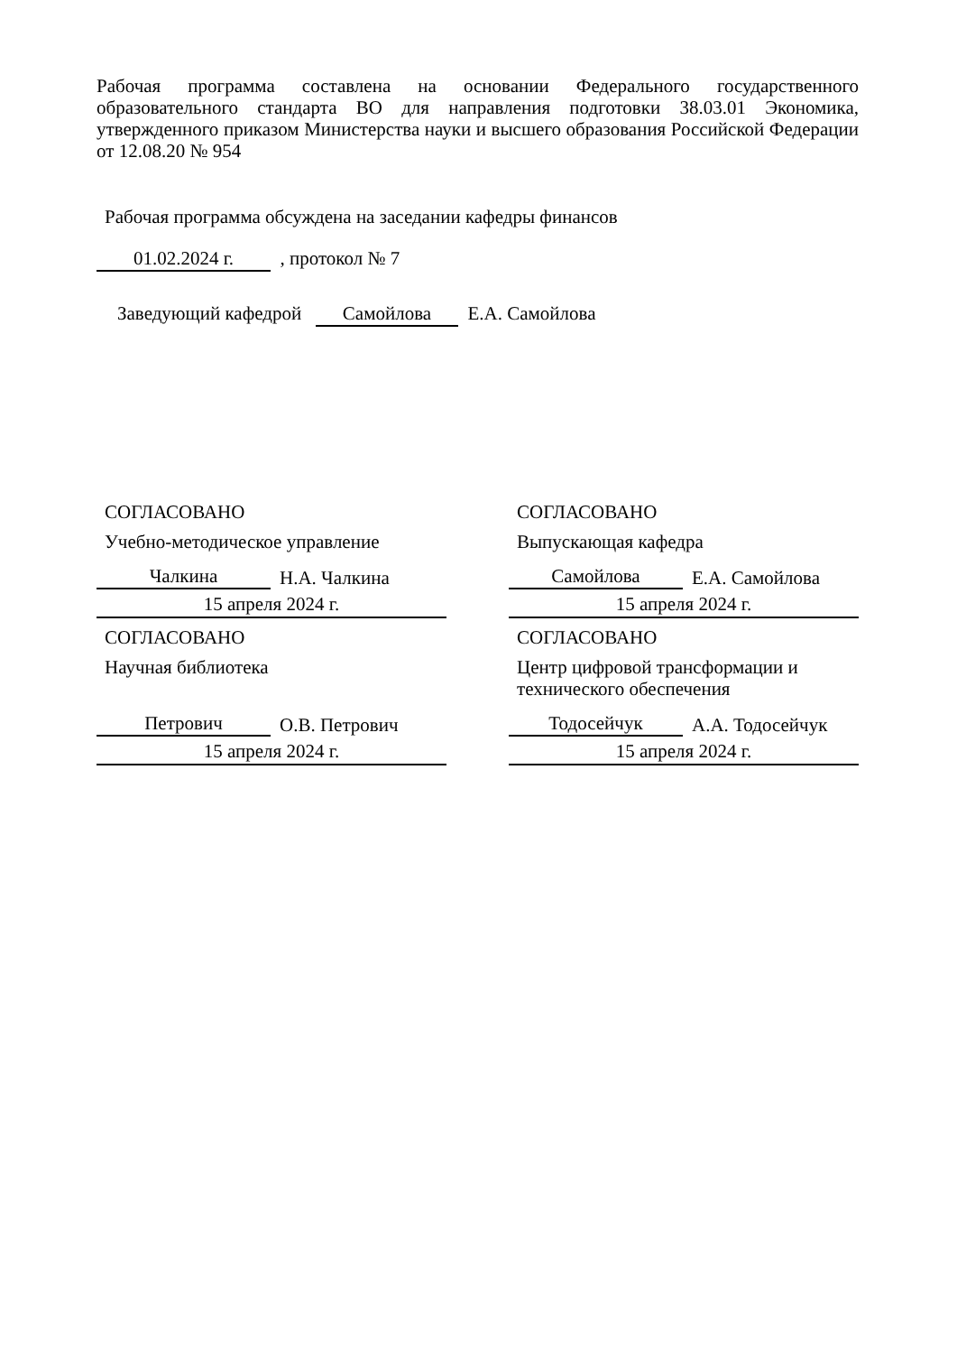Рабочая программа составлена на основании Федерального государственного образовательного стандарта ВО для направления подготовки 38.03.01 Экономика, утвержденного приказом Министерства науки и высшего образования Российской Федерации от 12.08.20 № 954
Рабочая программа обсуждена на заседании кафедры финансов
01.02.2024 г. , протокол № 7
Заведующий кафедрой Самойлова Е.А. Самойлова
СОГЛАСОВАНО
Учебно-методическое управление
Чалкина Н.А. Чалкина
15 апреля 2024 г.
СОГЛАСОВАНО
Выпускающая кафедра
Самойлова Е.А. Самойлова
15 апреля 2024 г.
СОГЛАСОВАНО
Научная библиотека
Петрович О.В. Петрович
15 апреля 2024 г.
СОГЛАСОВАНО
Центр цифровой трансформации и технического обеспечения
Тодосейчук А.А. Тодосейчук
15 апреля 2024 г.